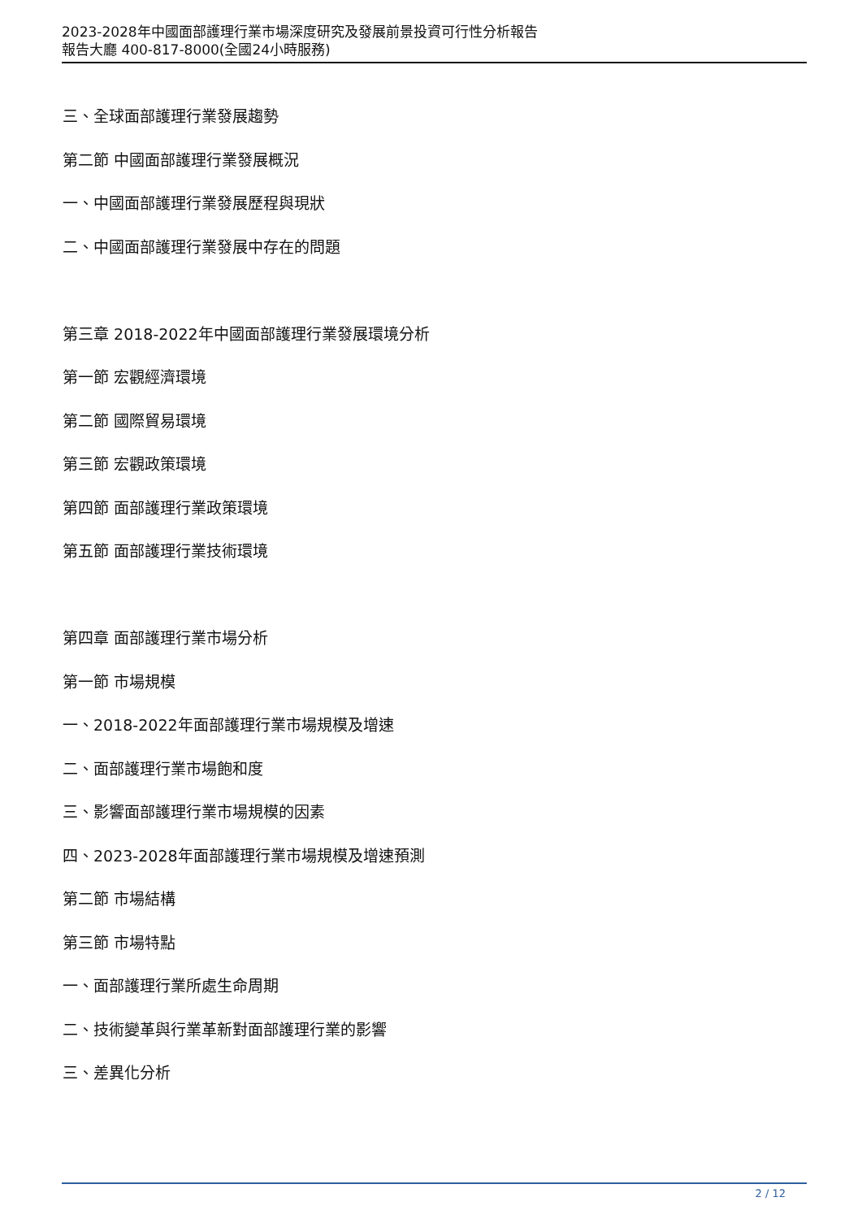2023-2028年中國面部護理行業市場深度研究及發展前景投資可行性分析報告
報告大廳 400-817-8000(全國24小時服務)
三、全球面部護理行業發展趨勢
第二節 中國面部護理行業發展概況
一、中國面部護理行業發展歷程與現狀
二、中國面部護理行業發展中存在的問題
第三章 2018-2022年中國面部護理行業發展環境分析
第一節 宏觀經濟環境
第二節 國際貿易環境
第三節 宏觀政策環境
第四節 面部護理行業政策環境
第五節 面部護理行業技術環境
第四章 面部護理行業市場分析
第一節 市場規模
一、2018-2022年面部護理行業市場規模及增速
二、面部護理行業市場飽和度
三、影響面部護理行業市場規模的因素
四、2023-2028年面部護理行業市場規模及增速預測
第二節 市場結構
第三節 市場特點
一、面部護理行業所處生命周期
二、技術變革與行業革新對面部護理行業的影響
三、差異化分析
2 / 12